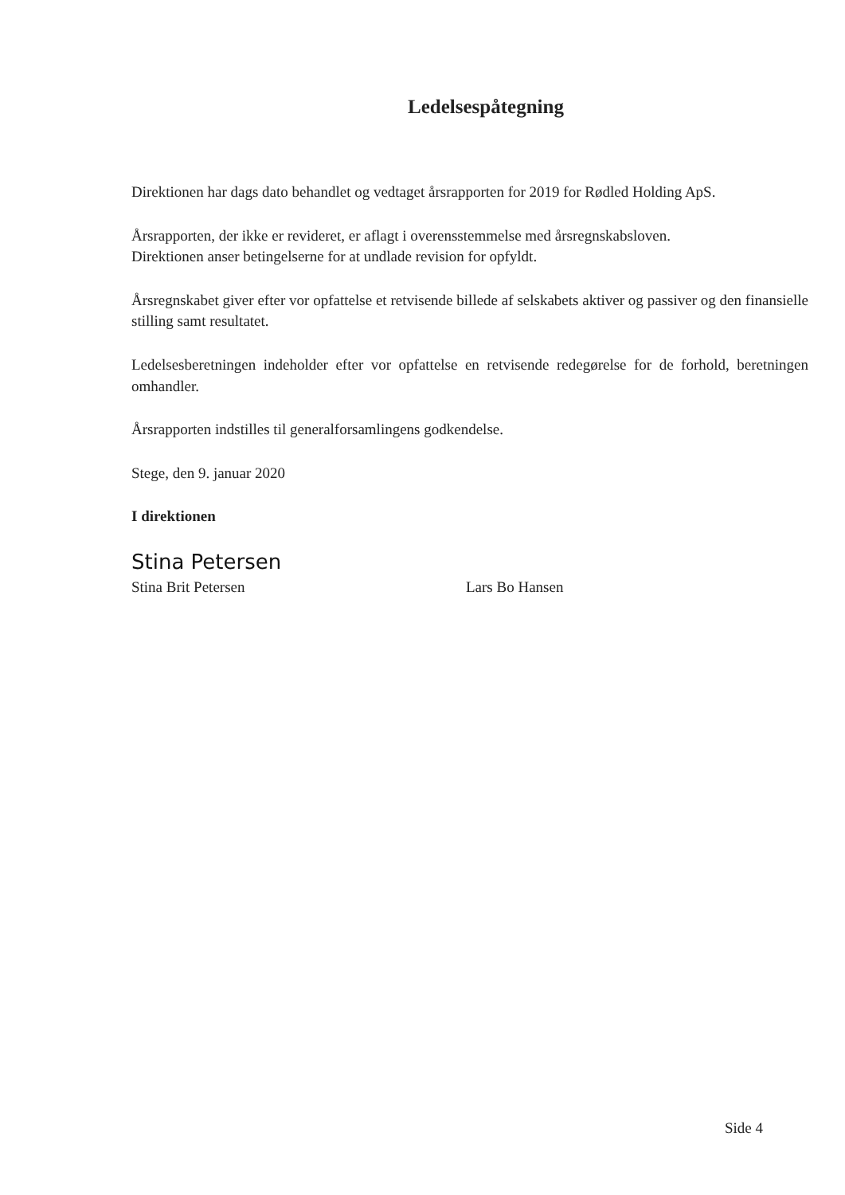Ledelsespåtegning
Direktionen har dags dato behandlet og vedtaget årsrapporten for 2019 for Rødled Holding ApS.
Årsrapporten, der ikke er revideret, er aflagt i overensstemmelse med årsregnskabsloven.
Direktionen anser betingelserne for at undlade revision for opfyldt.
Årsregnskabet giver efter vor opfattelse et retvisende billede af selskabets aktiver og passiver og den finansielle stilling samt resultatet.
Ledelsesberetningen indeholder efter vor opfattelse en retvisende redegørelse for de forhold, beretningen omhandler.
Årsrapporten indstilles til generalforsamlingens godkendelse.
Stege, den 9. januar 2020
I direktionen
Stina Petersen
Stina Brit Petersen
Lars Bo Hansen
Side 4